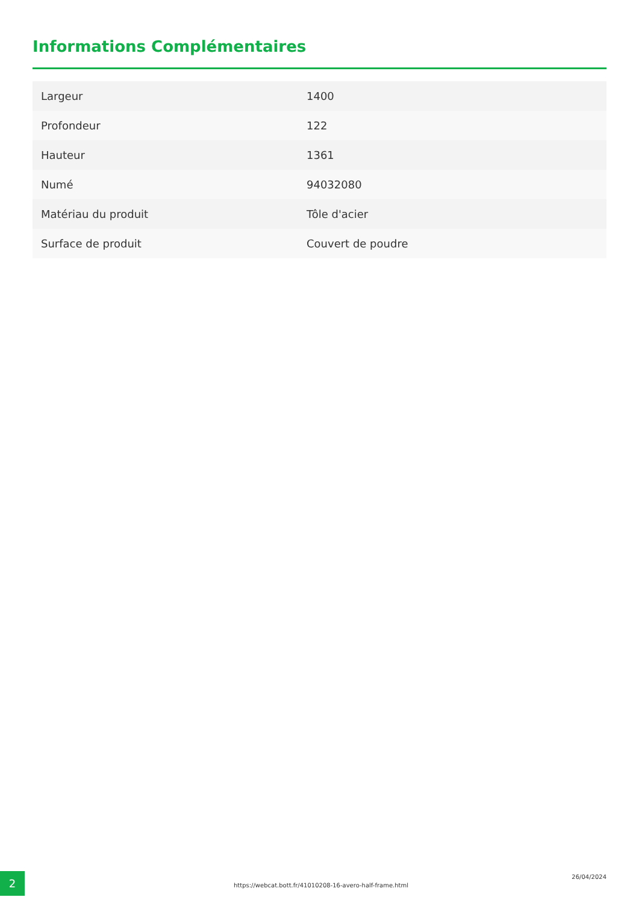Informations Complémentaires
| Largeur | 1400 |
| Profondeur | 122 |
| Hauteur | 1361 |
| Numé | 94032080 |
| Matériau du produit | Tôle d'acier |
| Surface de produit | Couvert de poudre |
2
https://webcat.bott.fr/41010208-16-avero-half-frame.html
26/04/2024